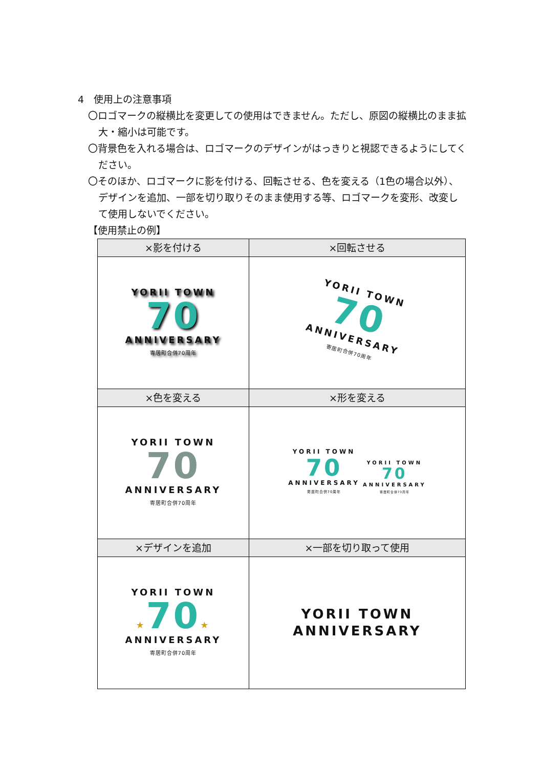4　使用上の注意事項
〇ロゴマークの縦横比を変更しての使用はできません。ただし、原図の縦横比のまま拡大・縮小は可能です。
〇背景色を入れる場合は、ロゴマークのデザインがはっきりと視認できるようにしてください。
〇そのほか、ロゴマークに影を付ける、回転させる、色を変える（1色の場合以外）、デザインを追加、一部を切り取りそのまま使用する等、ロゴマークを変形、改変して使用しないでください。
【使用禁止の例】
| ×影を付ける | ×回転させる |
| --- | --- |
| YORII TOWN 70 ANNIVERSARY 寄居町合併70周年 | YORII TOWN 70 ANNIVERSARY 寄居町合併70周年 |
| ×色を変える | ×形を変える |
| YORII TOWN 70 ANNIVERSARY 寄居町合併70周年 | YORII TOWN 70 ANNIVERSARY 寄居町合併70周年 YORII TOWN 70 ANNIVERSARY 寄居町合併70周年 |
| ×デザインを追加 | ×一部を切り取って使用 |
| YORII TOWN ★ 70 ★ ANNIVERSARY 寄居町合併70周年 | YORII TOWN ANNIVERSARY |